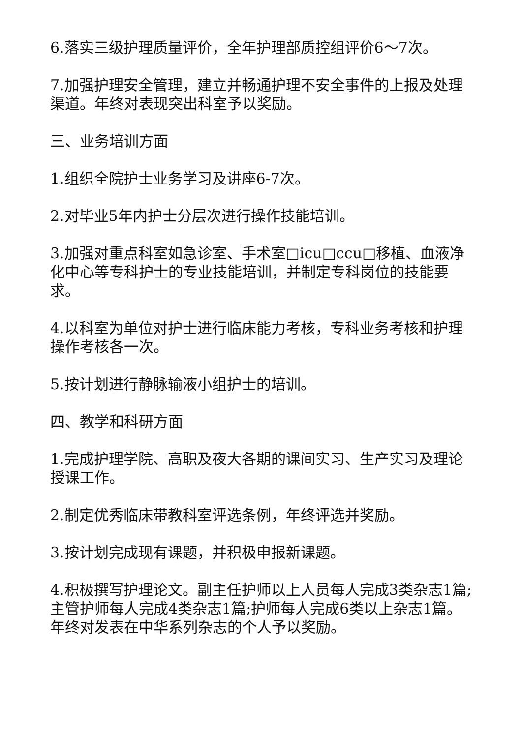6.落实三级护理质量评价，全年护理部质控组评价6～7次。
7.加强护理安全管理，建立并畅通护理不安全事件的上报及处理渠道。年终对表现突出科室予以奖励。
三、业务培训方面
1.组织全院护士业务学习及讲座6-7次。
2.对毕业5年内护士分层次进行操作技能培训。
3.加强对重点科室如急诊室、手术室□icu□ccu□移植、血液净化中心等专科护士的专业技能培训，并制定专科岗位的技能要求。
4.以科室为单位对护士进行临床能力考核，专科业务考核和护理操作考核各一次。
5.按计划进行静脉输液小组护士的培训。
四、教学和科研方面
1.完成护理学院、高职及夜大各期的课间实习、生产实习及理论授课工作。
2.制定优秀临床带教科室评选条例，年终评选并奖励。
3.按计划完成现有课题，并积极申报新课题。
4.积极撰写护理论文。副主任护师以上人员每人完成3类杂志1篇;主管护师每人完成4类杂志1篇;护师每人完成6类以上杂志1篇。年终对发表在中华系列杂志的个人予以奖励。